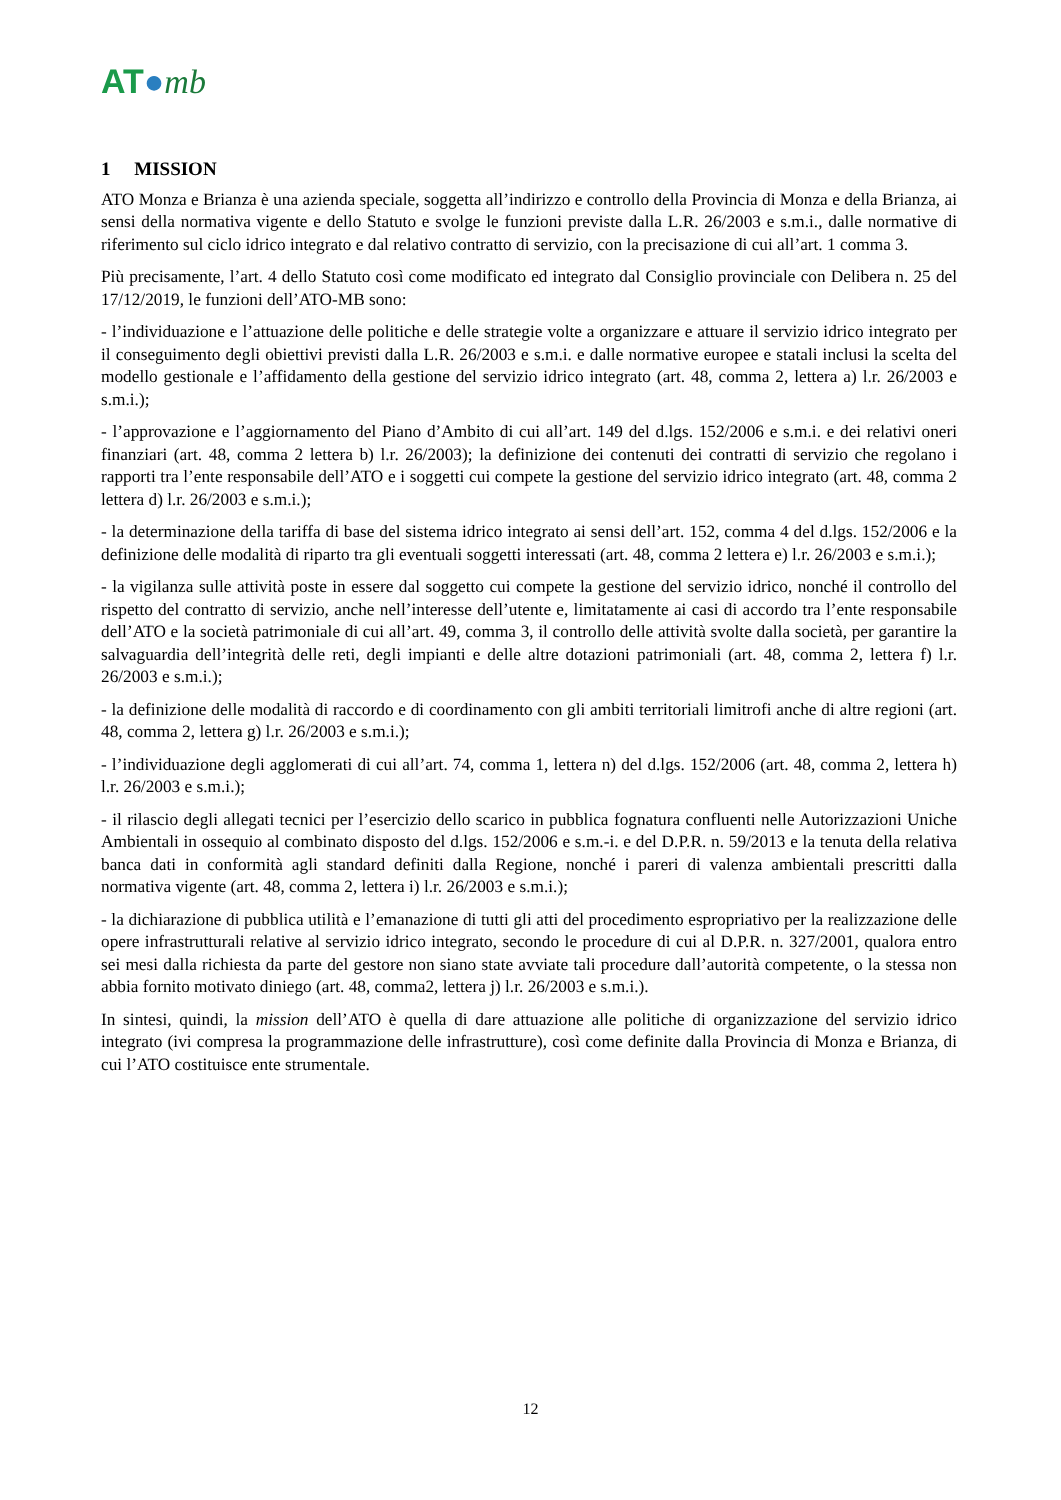AT●mb
1 MISSION
ATO Monza e Brianza è una azienda speciale, soggetta all’indirizzo e controllo della Provincia di Monza e della Brianza, ai sensi della normativa vigente e dello Statuto e svolge le funzioni previste dalla L.R. 26/2003 e s.m.i., dalle normative di riferimento sul ciclo idrico integrato e dal relativo contratto di servizio, con la precisazione di cui all’art. 1 comma 3.
Più precisamente, l’art. 4 dello Statuto così come modificato ed integrato dal Consiglio provinciale con Delibera n. 25 del 17/12/2019, le funzioni dell’ATO-MB sono:
- l’individuazione e l’attuazione delle politiche e delle strategie volte a organizzare e attuare il servizio idrico integrato per il conseguimento degli obiettivi previsti dalla L.R. 26/2003 e s.m.i. e dalle normative europee e statali inclusi la scelta del modello gestionale e l’affidamento della gestione del servizio idrico integrato (art. 48, comma 2, lettera a) l.r. 26/2003 e s.m.i.);
- l’approvazione e l’aggiornamento del Piano d’Ambito di cui all’art. 149 del d.lgs. 152/2006 e s.m.i. e dei relativi oneri finanziari (art. 48, comma 2 lettera b) l.r. 26/2003); la definizione dei contenuti dei contratti di servizio che regolano i rapporti tra l’ente responsabile dell’ATO e i soggetti cui compete la gestione del servizio idrico integrato (art. 48, comma 2 lettera d) l.r. 26/2003 e s.m.i.);
- la determinazione della tariffa di base del sistema idrico integrato ai sensi dell’art. 152, comma 4 del d.lgs. 152/2006 e la definizione delle modalità di riparto tra gli eventuali soggetti interessati (art. 48, comma 2 lettera e) l.r. 26/2003 e s.m.i.);
- la vigilanza sulle attività poste in essere dal soggetto cui compete la gestione del servizio idrico, nonché il controllo del rispetto del contratto di servizio, anche nell’interesse dell’utente e, limitatamente ai casi di accordo tra l’ente responsabile dell’ATO e la società patrimoniale di cui all’art. 49, comma 3, il controllo delle attività svolte dalla società, per garantire la salvaguardia dell’integrità delle reti, degli impianti e delle altre dotazioni patrimoniali (art. 48, comma 2, lettera f) l.r. 26/2003 e s.m.i.);
- la definizione delle modalità di raccordo e di coordinamento con gli ambiti territoriali limitrofi anche di altre regioni (art. 48, comma 2, lettera g) l.r. 26/2003 e s.m.i.);
- l’individuazione degli agglomerati di cui all’art. 74, comma 1, lettera n) del d.lgs. 152/2006 (art. 48, comma 2, lettera h) l.r. 26/2003 e s.m.i.);
- il rilascio degli allegati tecnici per l’esercizio dello scarico in pubblica fognatura confluenti nelle Autorizzazioni Uniche Ambientali in ossequio al combinato disposto del d.lgs. 152/2006 e s.m.-i. e del D.P.R. n. 59/2013 e la tenuta della relativa banca dati in conformità agli standard definiti dalla Regione, nonché i pareri di valenza ambientali prescritti dalla normativa vigente (art. 48, comma 2, lettera i) l.r. 26/2003 e s.m.i.);
- la dichiarazione di pubblica utilità e l’emanazione di tutti gli atti del procedimento espropriativo per la realizzazione delle opere infrastrutturali relative al servizio idrico integrato, secondo le procedure di cui al D.P.R. n. 327/2001, qualora entro sei mesi dalla richiesta da parte del gestore non siano state avviate tali procedure dall’autorità competente, o la stessa non abbia fornito motivato diniego (art. 48, comma2, lettera j) l.r. 26/2003 e s.m.i.).
In sintesi, quindi, la mission dell’ATO è quella di dare attuazione alle politiche di organizzazione del servizio idrico integrato (ivi compresa la programmazione delle infrastrutture), così come definite dalla Provincia di Monza e Brianza, di cui l’ATO costituisce ente strumentale.
12